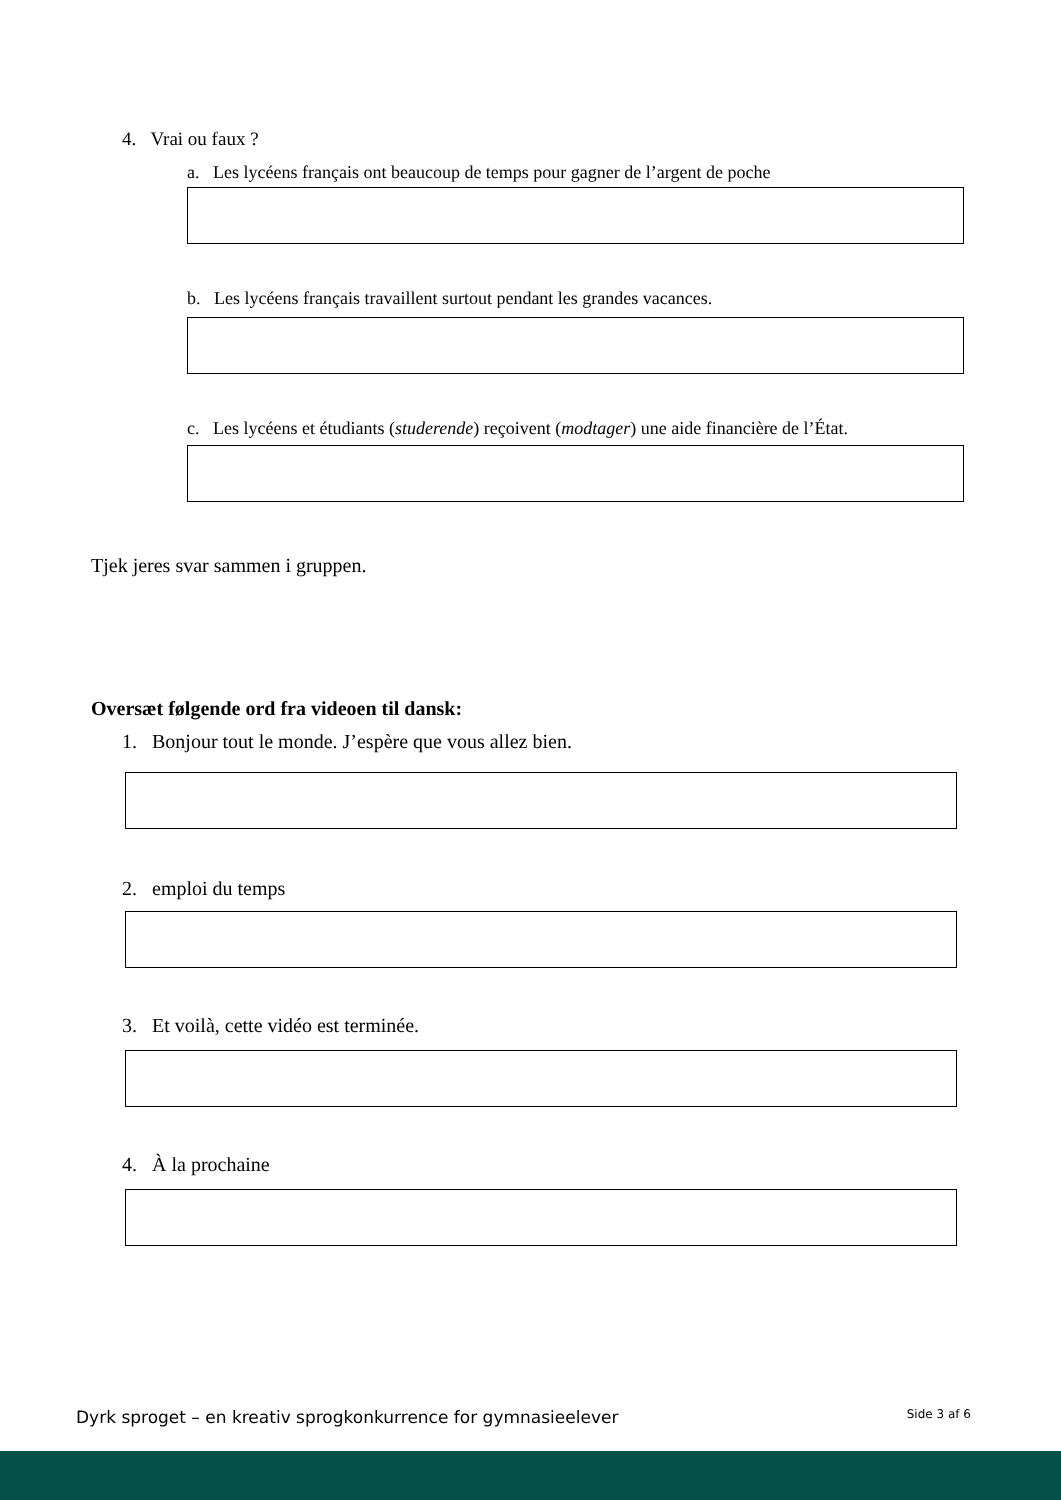4. Vrai ou faux ?
a. Les lycéens français ont beaucoup de temps pour gagner de l’argent de poche
b. Les lycéens français travaillent surtout pendant les grandes vacances.
c. Les lycéens et étudiants (studerende) reçoivent (modtager) une aide financière de l’État.
Tjek jeres svar sammen i gruppen.
Oversæt følgende ord fra videoen til dansk:
1. Bonjour tout le monde. J’espère que vous allez bien.
2. emploi du temps
3. Et voilà, cette vidéo est terminée.
4. À la prochaine
Dyrk sproget – en kreativ sprogkonkurrence for gymnasieelever Side 3 af 6